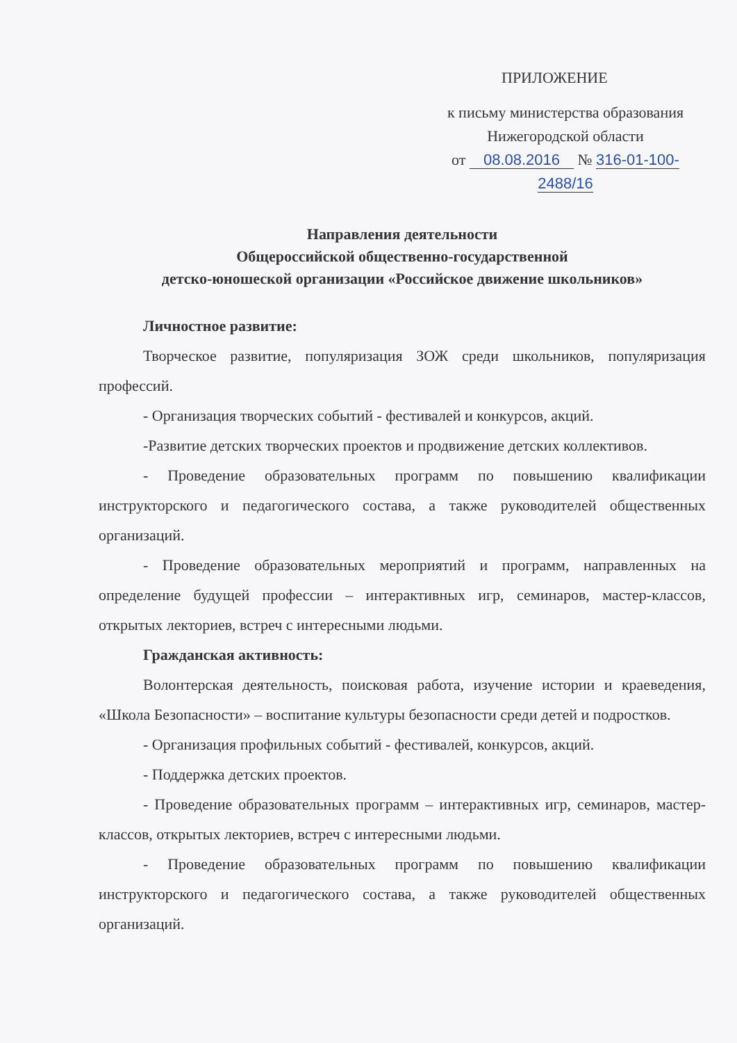ПРИЛОЖЕНИЕ
к письму министерства образования
Нижегородской области
от 08.08.2016 № 316-01-100-2488/16
Направления деятельности
Общероссийской общественно-государственной
детско-юношеской организации «Российское движение школьников»
Личностное развитие:
Творческое развитие, популяризация ЗОЖ среди школьников, популяризация профессий.
- Организация творческих событий - фестивалей и конкурсов, акций.
-Развитие детских творческих проектов и продвижение детских коллективов.
- Проведение образовательных программ по повышению квалификации инструкторского и педагогического состава, а также руководителей общественных организаций.
- Проведение образовательных мероприятий и программ, направленных на определение будущей профессии – интерактивных игр, семинаров, мастер-классов, открытых лекториев, встреч с интересными людьми.
Гражданская активность:
Волонтерская деятельность, поисковая работа, изучение истории и краеведения, «Школа Безопасности» – воспитание культуры безопасности среди детей и подростков.
- Организация профильных событий - фестивалей, конкурсов, акций.
- Поддержка детских проектов.
- Проведение образовательных программ – интерактивных игр, семинаров, мастер-классов, открытых лекториев, встреч с интересными людьми.
- Проведение образовательных программ по повышению квалификации инструкторского и педагогического состава, а также руководителей общественных организаций.